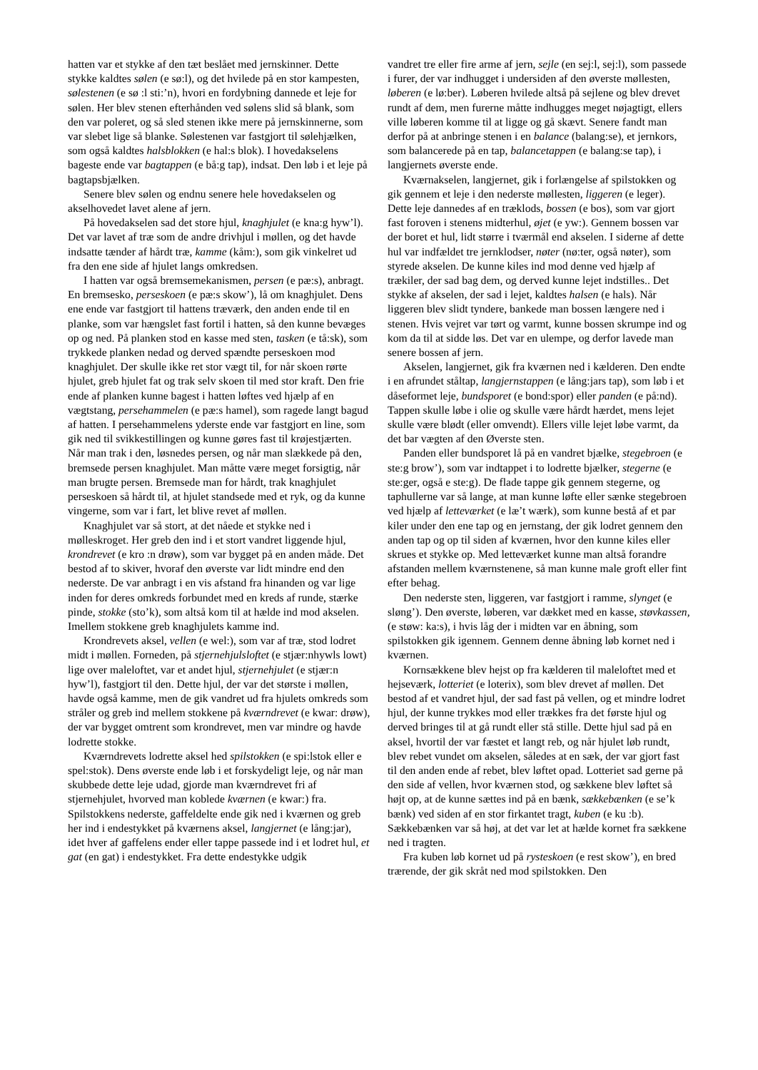hatten var et stykke af den tæt beslået med jernskinner. Dette stykke kaldtes sølen (e sø:l), og det hvilede på en stor kampesten, sølestenen (e sø :l sti:’n), hvori en fordybning dannede et leje for sølen. Her blev stenen efterhånden ved sølens slid så blank, som den var poleret, og så sled stenen ikke mere på jernskinnerne, som var slebet lige så blanke. Sølestenen var fastgjort til sølehjælken, som også kaldtes halsblokken (e hal:s blok). I hovedakselens bageste ende var bagtappen (e bå:g tap), indsat. Den løb i et leje på bagtapsbjælken.
Senere blev sølen og endnu senere hele hovedakselen og akselhovedet lavet alene af jern.
På hovedakselen sad det store hjul, knaghjulet (e kna:g hyw’l). Det var lavet af træ som de andre drivhjul i møllen, og det havde indsatte tænder af hårdt træ, kamme (kåm:), som gik vinkelret ud fra den ene side af hjulet langs omkredsen.
I hatten var også bremsemekanismen, persen (e pæ:s), anbragt. En bremsesko, perseskoen (e pæ:s skow’), lå om knaghjulet. Dens ene ende var fastgjort til hattens træværk, den anden ende til en planke, som var hængslet fast fortil i hatten, så den kunne bevæges op og ned. På planken stod en kasse med sten, tasken (e tå:sk), som trykkede planken nedad og derved spændte perseskoen mod knaghjulet. Der skulle ikke ret stor vægt til, for når skoen rørte hjulet, greb hjulet fat og trak selv skoen til med stor kraft. Den frie ende af planken kunne bagest i hatten løftes ved hjælp af en vægtstang, persehammelen (e pæ:s hamel), som ragede langt bagud af hatten. I persehammelens yderste ende var fastgjort en line, som gik ned til svikkestillingen og kunne gøres fast til krøjestjærten. Når man trak i den, løsnedes persen, og når man slækkede på den, bremsede persen knaghjulet. Man måtte være meget forsigtig, når man brugte persen. Bremsede man for hårdt, trak knaghjulet perseskoen så hårdt til, at hjulet standsede med et ryk, og da kunne vingerne, som var i fart, let blive revet af møllen.
Knaghjulet var så stort, at det nåede et stykke ned i mølleskroget. Her greb den ind i et stort vandret liggende hjul, krondrevet (e kro :n drøw), som var bygget på en anden måde. Det bestod af to skiver, hvoraf den øverste var lidt mindre end den nederste. De var anbragt i en vis afstand fra hinanden og var lige inden for deres omkreds forbundet med en kreds af runde, stærke pinde, stokke (sto’k), som altså kom til at hælde ind mod akselen. Imellem stokkene greb knaghjulets kamme ind.
Krondrevets aksel, vellen (e wel:), som var af træ, stod lodret midt i møllen. Forneden, på stjernehjulsloftet (e stjær:nhywls lowt) lige over maleloftet, var et andet hjul, stjernehjulet (e stjær:n hyw’l), fastgjort til den. Dette hjul, der var det største i møllen, havde også kamme, men de gik vandret ud fra hjulets omkreds som stråler og greb ind mellem stokkene på kværndrevet (e kwar: drøw), der var bygget omtrent som krondrevet, men var mindre og havde lodrette stokke.
Kværndrevets lodrette aksel hed spilstokken (e spi:lstok eller e spel:stok). Dens øverste ende løb i et forskydeligt leje, og når man skubbede dette leje udad, gjorde man kværndrevet fri af stjernehjulet, hvorved man koblede kværnen (e kwar:) fra. Spilstokkens nederste, gaffeldelte ende gik ned i kværnen og greb her ind i endestykket på kværnens aksel, langjernet (e lång:jar), idet hver af gaffelens ender eller tappe passede ind i et lodret hul, et gat (en gat) i endestykket. Fra dette endestykke udgik
vandret tre eller fire arme af jern, sejle (en sej:l, sej:l), som passede i furer, der var indhugget i undersiden af den øverste møllesten, løberen (e lø:ber). Løberen hvilede altså på sejlene og blev drevet rundt af dem, men furerne måtte indhugges meget nøjagtigt, ellers ville løberen komme til at ligge og gå skævt. Senere fandt man derfor på at anbringe stenen i en balance (balang:se), et jernkors, som balancerede på en tap, balancetappen (e balang:se tap), i langjernets øverste ende.
Kværnakselen, langjernet, gik i forlængelse af spilstokken og gik gennem et leje i den nederste møllesten, liggeren (e leger). Dette leje dannedes af en træklods, bossen (e bos), som var gjort fast foroven i stenens midterhul, øjet (e yw:). Gennem bossen var der boret et hul, lidt større i tværmål end akselen. I siderne af dette hul var indfældet tre jernklodser, nøter (nø:ter, også nøter), som styrede akselen. De kunne kiles ind mod denne ved hjælp af trækiler, der sad bag dem, og derved kunne lejet indstilles.. Det stykke af akselen, der sad i lejet, kaldtes halsen (e hals). Når liggeren blev slidt tyndere, bankede man bossen længere ned i stenen. Hvis vejret var tørt og varmt, kunne bossen skrumpe ind og kom da til at sidde løs. Det var en ulempe, og derfor lavede man senere bossen af jern.
Akselen, langjernet, gik fra kværnen ned i kælderen. Den endte i en afrundet ståltap, langjernstappen (e lång:jars tap), som løb i et dåseformet leje, bundsporet (e bond:spor) eller panden (e på:nd). Tappen skulle løbe i olie og skulle være hårdt hærdet, mens lejet skulle være blødt (eller omvendt). Ellers ville lejet løbe varmt, da det bar vægten af den Øverste sten.
Panden eller bundsporet lå på en vandret bjælke, stegebroen (e ste:g brow’), som var indtappet i to lodrette bjælker, stegerne (e ste:ger, også e ste:g). De flade tappe gik gennem stegerne, og taphullerne var så lange, at man kunne løfte eller sænke stegebroen ved hjælp af letteværket (e læ’t wærk), som kunne bestå af et par kiler under den ene tap og en jernstang, der gik lodret gennem den anden tap og op til siden af kværnen, hvor den kunne kiles eller skrues et stykke op. Med letteværket kunne man altså forandre afstanden mellem kværnstenene, så man kunne male groft eller fint efter behag.
Den nederste sten, liggeren, var fastgjort i ramme, slynget (e sløng’). Den øverste, løberen, var dækket med en kasse, støvkassen, (e støw: ka:s), i hvis låg der i midten var en åbning, som spilstokken gik igennem. Gennem denne åbning løb kornet ned i kværnen.
Kornsækkene blev hejst op fra kælderen til maleloftet med et hejseværk, lotteriet (e loterix), som blev drevet af møllen. Det bestod af et vandret hjul, der sad fast på vellen, og et mindre lodret hjul, der kunne trykkes mod eller trækkes fra det første hjul og derved bringes til at gå rundt eller stå stille. Dette hjul sad på en aksel, hvortil der var fæstet et langt reb, og når hjulet løb rundt, blev rebet vundet om akselen, således at en sæk, der var gjort fast til den anden ende af rebet, blev løftet opad. Lotteriet sad gerne på den side af vellen, hvor kværnen stod, og sækkene blev løftet så højt op, at de kunne sættes ind på en bænk, sækkebænken (e se’k bænk) ved siden af en stor firkantet tragt, kuben (e ku :b). Sækkebænken var så høj, at det var let at hælde kornet fra sækkene ned i tragten.
Fra kuben løb kornet ud på rysteskoen (e rest skow’), en bred trærende, der gik skråt ned mod spilstokken. Den